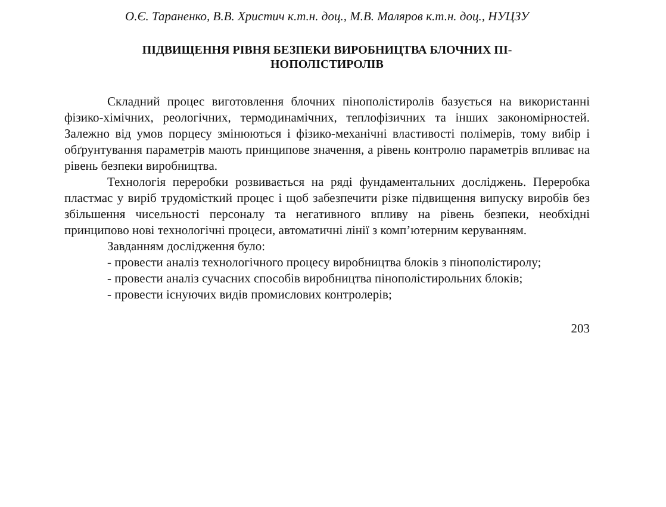О.Є. Тараненко, В.В. Христич к.т.н. доц., М.В. Маляров к.т.н. доц., НУЦЗУ
ПІДВИЩЕННЯ РІВНЯ БЕЗПЕКИ ВИРОБНИЦТВА БЛОЧНИХ ПІ-
НОПОЛІСТИРОЛІВ
Складний процес виготовлення блочних пінополістиролів базується на використанні фізико-хімічних, реологічних, термодинамічних, теплофізичних та інших закономірностей. Залежно від умов порцесу змінюються і фізико-механічні властивості полімерів, тому вибір і обґрунтування параметрів мають принципове значення, а рівень контролю параметрів впливає на рівень безпеки виробництва.
Технологія переробки розвивається на ряді фундаментальних досліджень. Переробка пластмас у виріб трудомісткий процес і щоб забезпечити різке підвищення випуску виробів без збільшення чисельності персоналу та негативного впливу на рівень безпеки, необхідні принципово нові технологічні процеси, автоматичні лінії з комп’ютерним керуванням.
Завданням дослідження було:
- провести аналіз технологічного процесу виробництва блоків з пінополістиролу;
- провести аналіз сучасних способів виробництва пінополістирольних блоків;
- провести існуючих видів промислових контролерів;
203